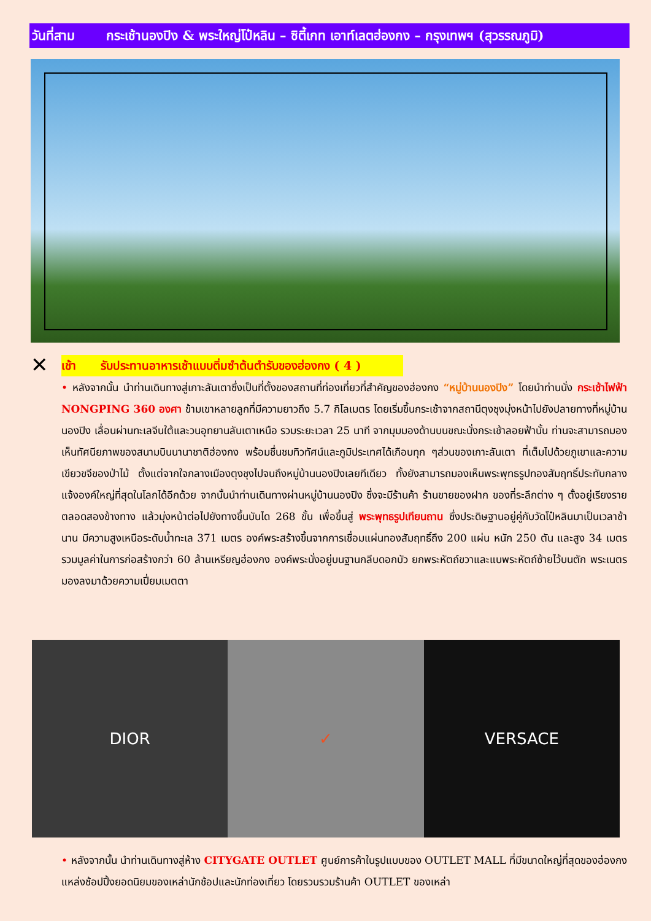วันที่สาม กระเช้านองปิง & พระใหญ่โป๋หลิน – ซิตี้เกท เอาท์เลตฮ่องกง – กรุงเทพฯ (สุวรรณภูมิ)
✕
เช้า รับประทานอาหารเช้าแบบติ่มซำต้นตำรับของฮ่องกง ( 4 )
• หลังจากนั้น นำท่านเดินทางสู่เกาะลันเตาซึ่งเป็นที่ตั้งของสถานที่ท่องเที่ยวที่สำคัญของฮ่องกง “หมู่บ้านนองปิง” โดยนำท่านนั่ง กระเช้าไฟฟ้า NONGPING 360 องศา ข้ามเขาหลายลูกที่มีความยาวถึง 5.7 กิโลเมตร โดยเริ่มขึ้นกระเช้าจากสถานีตุงชุงมุ่งหน้าไปยังปลายทางที่หมู่บ้านนองปิง เลื่อนผ่านทะเลจีนใต้และวนอุทยานลันเตาเหนือ รวมระยะเวลา 25 นาที จากมุมมองด้านบนขณะนั่งกระเช้าลอยฟ้านั้น ท่านจะสามารถมองเห็นทัศนียภาพของสนามบินนานาชาติฮ่องกง พร้อมชื่นชมทิวทัศน์และภูมิประเทศได้เกือบทุก ๆส่วนของเกาะลันเตา ที่เต็มไปด้วยภูเขาและความเขียวขจีของป่าไม้ ตั้งแต่จากใจกลางเมืองตุงชุงไปจนถึงหมู่บ้านนองปิงเลยทีเดียว ทั้งยังสามารถมองเห็นพระพุทธรูปทองสัมฤทธิ์ประทับกลางแจ้งองค์ใหญ่ที่สุดในโลกได้อีกด้วย จากนั้นนำท่านเดินทางผ่านหมู่บ้านนองปิง ซึ่งจะมีร้านค้า ร้านขายของฝาก ของที่ระลึกต่าง ๆ ตั้งอยู่เรียงรายตลอดสองข้างทาง แล้วมุ่งหน้าต่อไปยังทางขึ้นบันได 268 ขั้น เพื่อขึ้นสู่ พระพุทธรูปเทียนถาน ซึ่งประดิษฐานอยู่คู่กับวัดโป๋หลินมาเป็นเวลาช้านาน มีความสูงเหนือระดับน้ำทะเล 371 เมตร องค์พระสร้างขึ้นจากการเชื่อมแผ่นทองสัมฤทธิ์ถึง 200 แผ่น หนัก 250 ตัน และสูง 34 เมตร รวมมูลค่าในการก่อสร้างกว่า 60 ล้านเหรียญฮ่องกง องค์พระนั่งอยู่บนฐานกลีบดอกบัว ยกพระหัตถ์ขวาและแบพระหัตถ์ซ้ายไว้บนตัก พระเนตรมองลงมาด้วยความเปี่ยมเมตตา
DIOR ✓ VERSACE
• หลังจากนั้น นำท่านเดินทางสู่ห้าง CITYGATE OUTLET ศูนย์การค้าในรูปแบบของ OUTLET MALL ที่มีขนาดใหญ่ที่สุดของฮ่องกง แหล่งช้อปปิ้งยอดนิยมของเหล่านักช้อปและนักท่องเที่ยว โดยรวบรวมร้านค้า OUTLET ของเหล่า